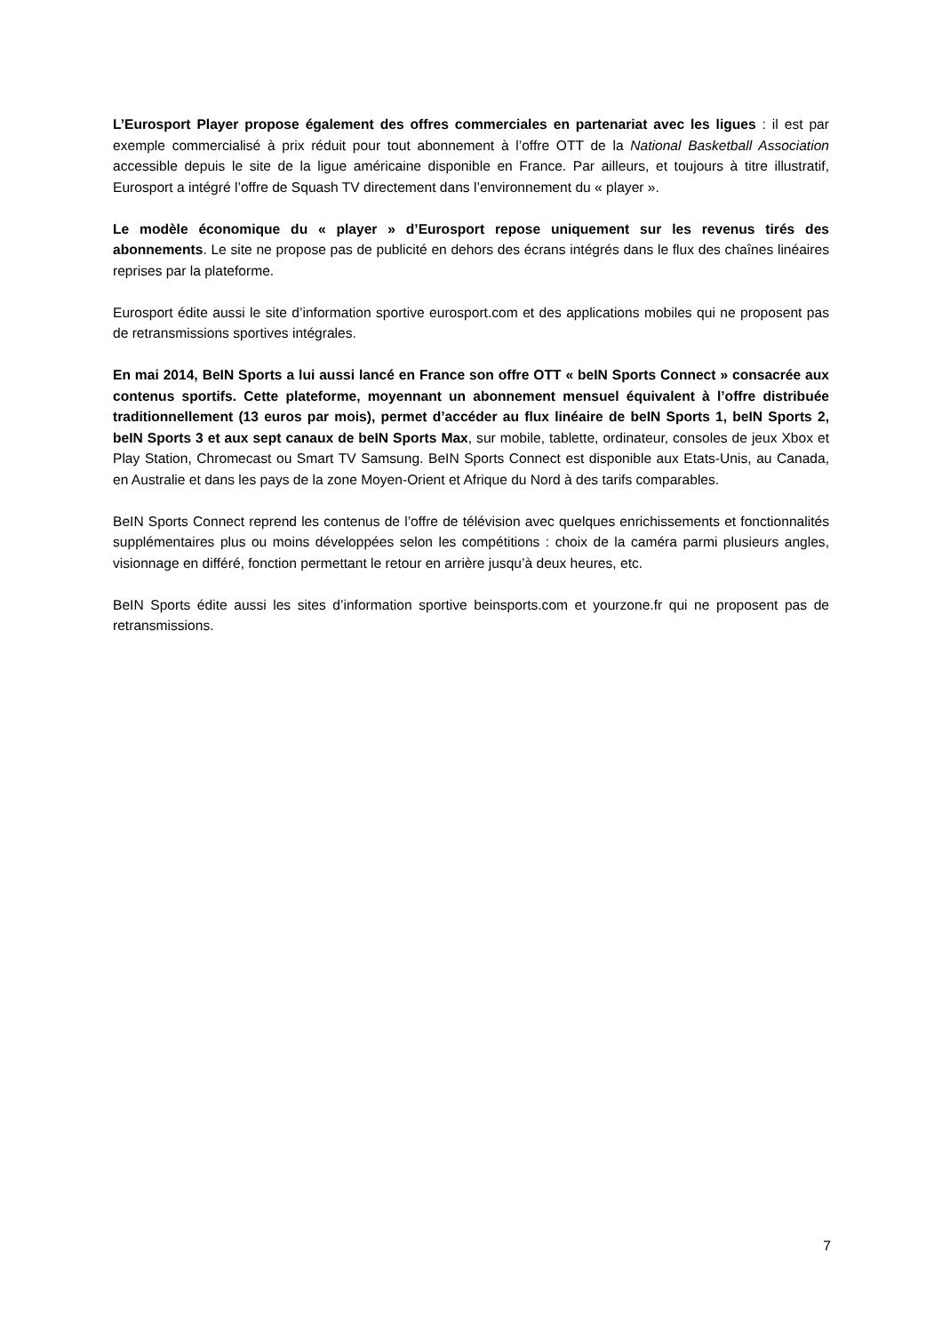L’Eurosport Player propose également des offres commerciales en partenariat avec les ligues : il est par exemple commercialisé à prix réduit pour tout abonnement à l’offre OTT de la National Basketball Association accessible depuis le site de la ligue américaine disponible en France. Par ailleurs, et toujours à titre illustratif, Eurosport a intégré l’offre de Squash TV directement dans l’environnement du « player ».
Le modèle économique du « player » d’Eurosport repose uniquement sur les revenus tirés des abonnements. Le site ne propose pas de publicité en dehors des écrans intégrés dans le flux des chaînes linéaires reprises par la plateforme.
Eurosport édite aussi le site d’information sportive eurosport.com et des applications mobiles qui ne proposent pas de retransmissions sportives intégrales.
En mai 2014, BeIN Sports a lui aussi lancé en France son offre OTT « beIN Sports Connect » consacrée aux contenus sportifs. Cette plateforme, moyennant un abonnement mensuel équivalent à l’offre distribuée traditionnellement (13 euros par mois), permet d’accéder au flux linéaire de beIN Sports 1, beIN Sports 2, beIN Sports 3 et aux sept canaux de beIN Sports Max, sur mobile, tablette, ordinateur, consoles de jeux Xbox et Play Station, Chromecast ou Smart TV Samsung. BeIN Sports Connect est disponible aux Etats-Unis, au Canada, en Australie et dans les pays de la zone Moyen-Orient et Afrique du Nord à des tarifs comparables.
BeIN Sports Connect reprend les contenus de l’offre de télévision avec quelques enrichissements et fonctionnalités supplémentaires plus ou moins développées selon les compétitions : choix de la caméra parmi plusieurs angles, visionnage en différé, fonction permettant le retour en arrière jusqu’à deux heures, etc.
BeIN Sports édite aussi les sites d’information sportive beinsports.com et yourzone.fr qui ne proposent pas de retransmissions.
7